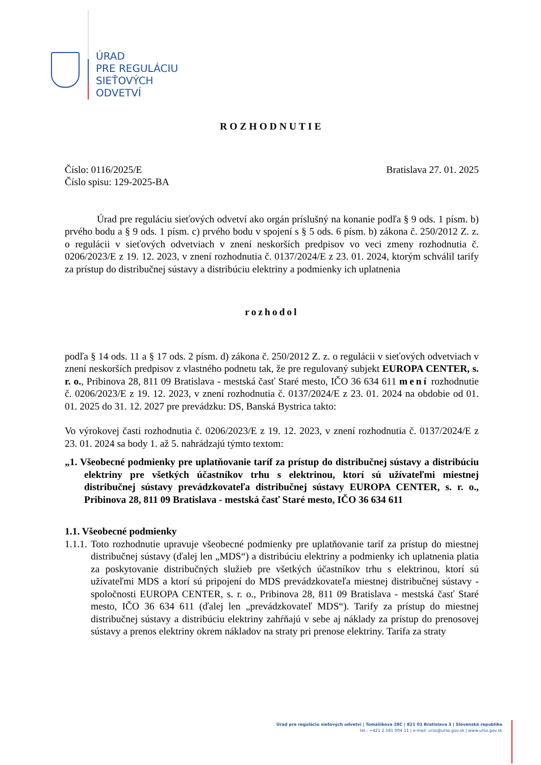ÚRAD
PRE REGULÁCIU
SIEŤOVÝCH
ODVETVÍ
ROZHODNUTIE
Číslo: 0116/2025/E Bratislava 27. 01. 2025
Číslo spisu: 129-2025-BA
Úrad pre reguláciu sieťových odvetví ako orgán príslušný na konanie podľa § 9 ods. 1 písm. b) prvého bodu a § 9 ods. 1 písm. c) prvého bodu v spojení s § 5 ods. 6 písm. b) zákona č. 250/2012 Z. z. o regulácii v sieťových odvetviach v znení neskorších predpisov vo veci zmeny rozhodnutia č. 0206/2023/E z 19. 12. 2023, v znení rozhodnutia č. 0137/2024/E z 23. 01. 2024, ktorým schválil tarify za prístup do distribučnej sústavy a distribúciu elektriny a podmienky ich uplatnenia
rozhodol
podľa § 14 ods. 11 a § 17 ods. 2 písm. d) zákona č. 250/2012 Z. z. o regulácii v sieťových odvetviach v znení neskorších predpisov z vlastného podnetu tak, že pre regulovaný subjekt EUROPA CENTER, s. r. o., Pribinova 28, 811 09 Bratislava - mestská časť Staré mesto, IČO 36 634 611 mení rozhodnutie č. 0206/2023/E z 19. 12. 2023, v znení rozhodnutia č. 0137/2024/E z 23. 01. 2024 na obdobie od 01. 01. 2025 do 31. 12. 2027 pre prevádzku: DS, Banská Bystrica takto:
Vo výrokovej časti rozhodnutia č. 0206/2023/E z 19. 12. 2023, v znení rozhodnutia č. 0137/2024/E z 23. 01. 2024 sa body 1. až 5. nahrádzajú týmto textom:
„1. Všeobecné podmienky pre uplatňovanie taríf za prístup do distribučnej sústavy a distribúciu elektriny pre všetkých účastníkov trhu s elektrinou, ktorí sú užívateľmi miestnej distribučnej sústavy prevádzkovateľa distribučnej sústavy EUROPA CENTER, s. r. o., Pribinova 28, 811 09 Bratislava - mestská časť Staré mesto, IČO 36 634 611
1.1. Všeobecné podmienky
1.1.1.
Toto rozhodnutie upravuje všeobecné podmienky pre uplatňovanie taríf za prístup do miestnej distribučnej sústavy (ďalej len „MDS“) a distribúciu elektriny a podmienky ich uplatnenia platia za poskytovanie distribučných služieb pre všetkých účastníkov trhu s elektrinou, ktorí sú užívateľmi MDS a ktorí sú pripojení do MDS prevádzkovateľa miestnej distribučnej sústavy - spoločnosti EUROPA CENTER, s. r. o., Pribinova 28, 811 09 Bratislava - mestská časť Staré mesto, IČO 36 634 611 (ďalej len „prevádzkovateľ MDS“). Tarify za prístup do miestnej distribučnej sústavy a distribúciu elektriny zahŕňajú v sebe aj náklady za prístup do prenosovej sústavy a prenos elektriny okrem nákladov na straty pri prenose elektriny. Tarifa za straty
Úrad pre reguláciu sieťových odvetví | Tomášikova 28C | 821 01 Bratislava 3 | Slovenská republika
tel.: +421 2 581 004 11 | e-mail: urso@urso.gov.sk | www.urso.gov.sk